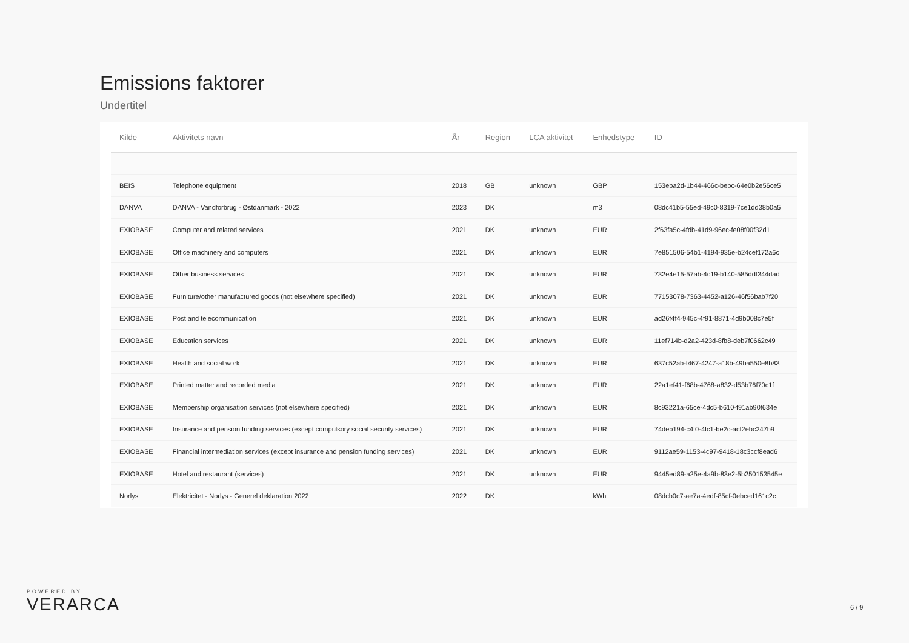Emissions faktorer
Undertitel
| Kilde | Aktivitets navn | År | Region | LCA aktivitet | Enhedstype | ID |
| --- | --- | --- | --- | --- | --- | --- |
| BEIS | Telephone equipment | 2018 | GB | unknown | GBP | 153eba2d-1b44-466c-bebc-64e0b2e56ce5 |
| DANVA | DANVA - Vandforbrug - Østdanmark - 2022 | 2023 | DK | | m3 | 08dc41b5-55ed-49c0-8319-7ce1dd38b0a5 |
| EXIOBASE | Computer and related services | 2021 | DK | unknown | EUR | 2f63fa5c-4fdb-41d9-96ec-fe08f00f32d1 |
| EXIOBASE | Office machinery and computers | 2021 | DK | unknown | EUR | 7e851506-54b1-4194-935e-b24cef172a6c |
| EXIOBASE | Other business services | 2021 | DK | unknown | EUR | 732e4e15-57ab-4c19-b140-585ddf344dad |
| EXIOBASE | Furniture/other manufactured goods (not elsewhere specified) | 2021 | DK | unknown | EUR | 77153078-7363-4452-a126-46f56bab7f20 |
| EXIOBASE | Post and telecommunication | 2021 | DK | unknown | EUR | ad26f4f4-945c-4f91-8871-4d9b008c7e5f |
| EXIOBASE | Education services | 2021 | DK | unknown | EUR | 11ef714b-d2a2-423d-8fb8-deb7f0662c49 |
| EXIOBASE | Health and social work | 2021 | DK | unknown | EUR | 637c52ab-f467-4247-a18b-49ba550e8b83 |
| EXIOBASE | Printed matter and recorded media | 2021 | DK | unknown | EUR | 22a1ef41-f68b-4768-a832-d53b76f70c1f |
| EXIOBASE | Membership organisation services (not elsewhere specified) | 2021 | DK | unknown | EUR | 8c93221a-65ce-4dc5-b610-f91ab90f634e |
| EXIOBASE | Insurance and pension funding services (except compulsory social security services) | 2021 | DK | unknown | EUR | 74deb194-c4f0-4fc1-be2c-acf2ebc247b9 |
| EXIOBASE | Financial intermediation services (except insurance and pension funding services) | 2021 | DK | unknown | EUR | 9112ae59-1153-4c97-9418-18c3ccf8ead6 |
| EXIOBASE | Hotel and restaurant (services) | 2021 | DK | unknown | EUR | 9445ed89-a25e-4a9b-83e2-5b250153545e |
| Norlys | Elektricitet - Norlys - Generel deklaration 2022 | 2022 | DK | | kWh | 08dcb0c7-ae7a-4edf-85cf-0ebced161c2c |
POWERED BY
VERARCA
6 / 9